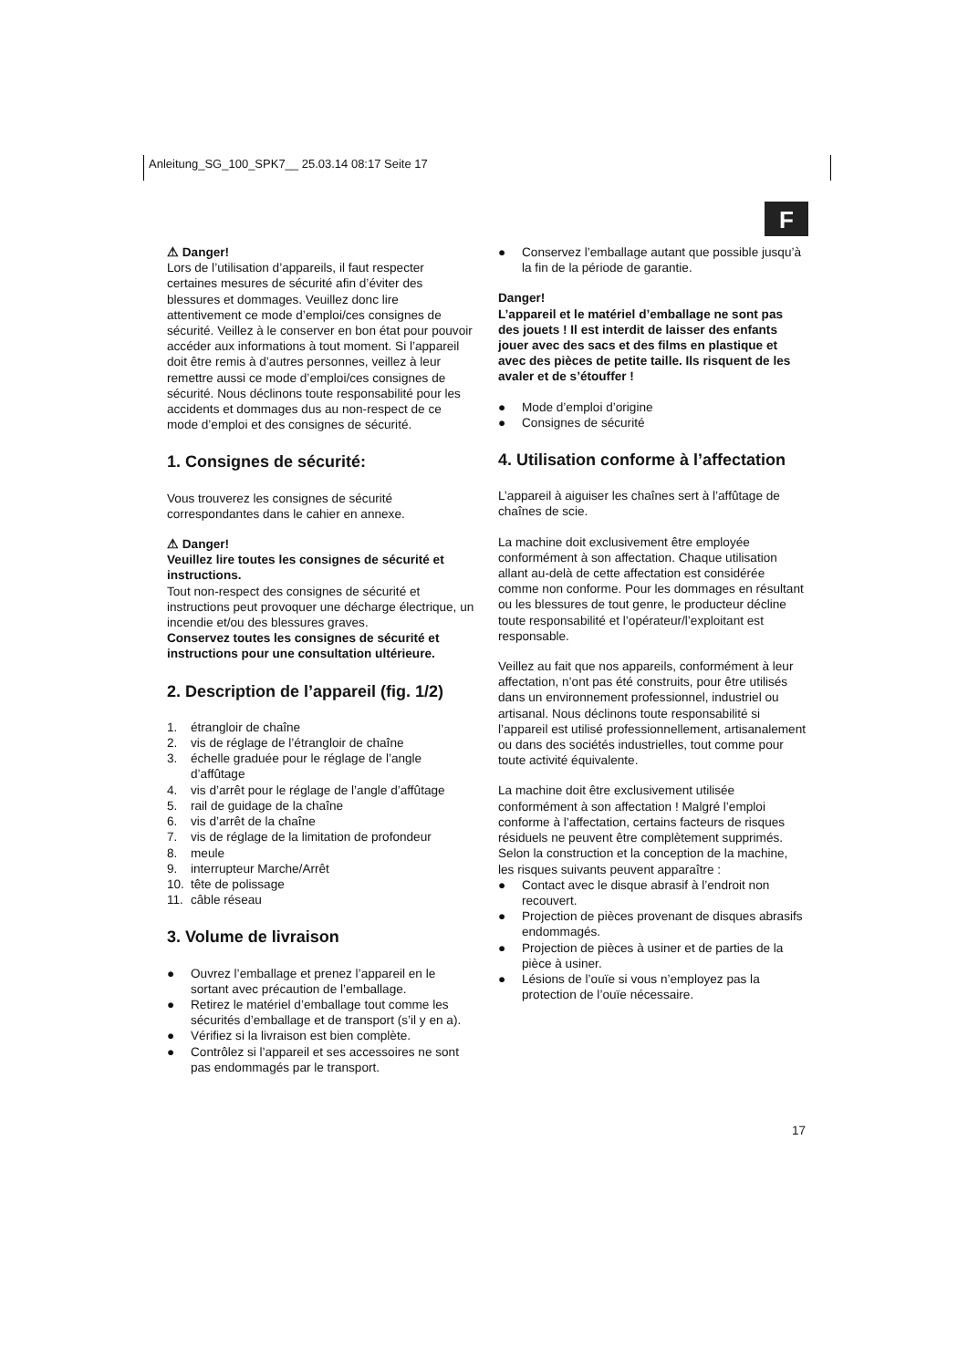Anleitung_SG_100_SPK7__ 25.03.14 08:17 Seite 17
F
⚠ Danger!
Lors de l’utilisation d’appareils, il faut respecter certaines mesures de sécurité afin d’éviter des blessures et dommages. Veuillez donc lire attentivement ce mode d’emploi/ces consignes de sécurité. Veillez à le conserver en bon état pour pouvoir accéder aux informations à tout moment. Si l’appareil doit être remis à d’autres personnes, veillez à leur remettre aussi ce mode d’emploi/ces consignes de sécurité. Nous déclinons toute responsabilité pour les accidents et dommages dus au non-respect de ce mode d’emploi et des consignes de sécurité.
1. Consignes de sécurité:
Vous trouverez les consignes de sécurité correspondantes dans le cahier en annexe.
⚠ Danger!
Veuillez lire toutes les consignes de sécurité et instructions.
Tout non-respect des consignes de sécurité et instructions peut provoquer une décharge électrique, un incendie et/ou des blessures graves.
Conservez toutes les consignes de sécurité et instructions pour une consultation ultérieure.
2. Description de l’appareil (fig. 1/2)
1. étrangloir de chaîne
2. vis de réglage de l’étrangloir de chaîne
3. échelle graduée pour le réglage de l’angle d’affûtage
4. vis d’arrêt pour le réglage de l’angle d’affûtage
5. rail de guidage de la chaîne
6. vis d’arrêt de la chaîne
7. vis de réglage de la limitation de profondeur
8. meule
9. interrupteur Marche/Arrêt
10. tête de polissage
11. câble réseau
3. Volume de livraison
● Ouvrez l’emballage et prenez l’appareil en le sortant avec précaution de l’emballage.
● Retirez le matériel d’emballage tout comme les sécurités d’emballage et de transport (s’il y en a).
● Vérifiez si la livraison est bien complète.
● Contrôlez si l’appareil et ses accessoires ne sont pas endommagés par le transport.
● Conservez l’emballage autant que possible jusqu’à la fin de la période de garantie.
Danger!
L’appareil et le matériel d’emballage ne sont pas des jouets ! Il est interdit de laisser des enfants jouer avec des sacs et des films en plastique et avec des pièces de petite taille. Ils risquent de les avaler et de s’étouffer !
● Mode d’emploi d’origine
● Consignes de sécurité
4. Utilisation conforme à l’affectation
L’appareil à aiguiser les chaînes sert à l’affûtage de chaînes de scie.
La machine doit exclusivement être employée conformément à son affectation. Chaque utilisation allant au-delà de cette affectation est considérée comme non conforme. Pour les dommages en résultant ou les blessures de tout genre, le producteur décline toute responsabilité et l’opérateur/l’exploitant est responsable.
Veillez au fait que nos appareils, conformément à leur affectation, n’ont pas été construits, pour être utilisés dans un environnement professionnel, industriel ou artisanal. Nous déclinons toute responsabilité si l’appareil est utilisé professionnellement, artisanalement ou dans des sociétés industrielles, tout comme pour toute activité équivalente.
La machine doit être exclusivement utilisée conformément à son affectation ! Malgré l’emploi conforme à l’affectation, certains facteurs de risques résiduels ne peuvent être complètement supprimés. Selon la construction et la conception de la machine, les risques suivants peuvent apparaître :
● Contact avec le disque abrasif à l’endroit non recouvert.
● Projection de pièces provenant de disques abrasifs endommagés.
● Projection de pièces à usiner et de parties de la pièce à usiner.
● Lésions de l’ouïe si vous n’employez pas la protection de l’ouïe nécessaire.
17